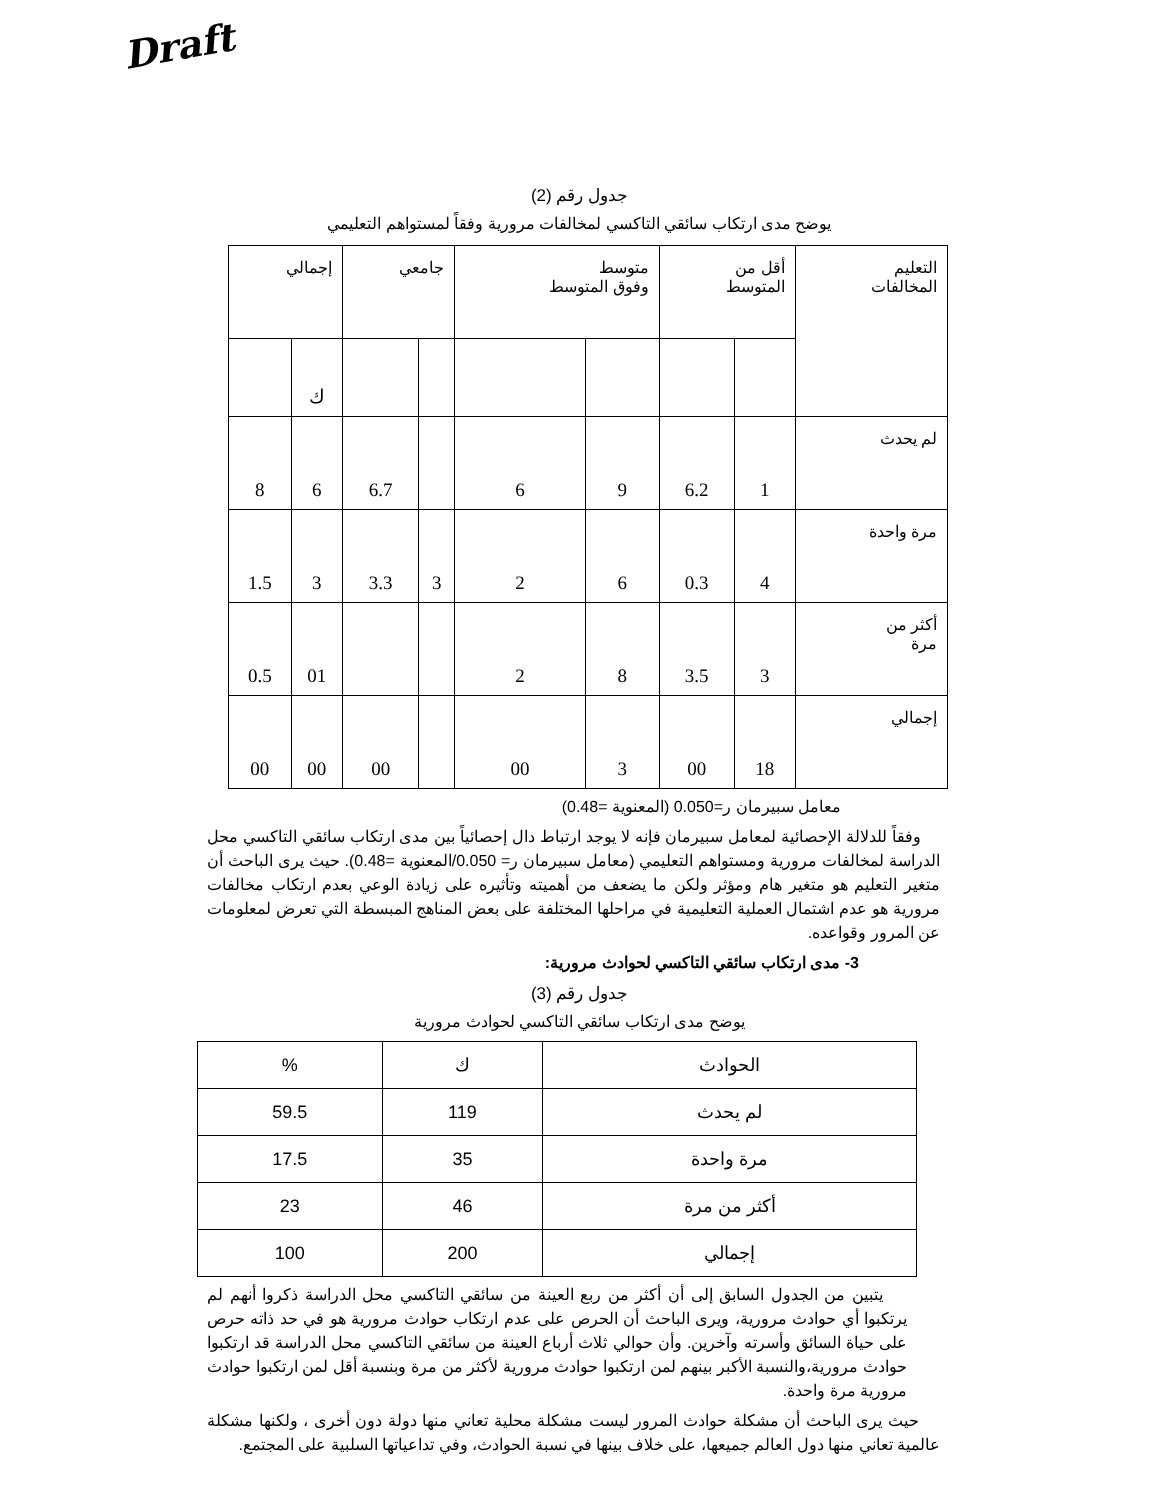Draft
جدول رقم (2)
يوضح مدى ارتكاب سائقي التاكسي لمخالفات مرورية وفقاً لمستواهم التعليمي
| التعليم المخالفات | أقل من المتوسط | | متوسط وفوق المتوسط | | جامعي | | إجمالي | |
| | | | | | | | ك | |
| لم يحدث | 1 | 6.2 | 9 | 6 | | 6.7 | 6 | 8 |
| مرة واحدة | 4 | 0.3 | 6 | 2 | 3 | 3.3 | 3 | 1.5 |
| أكثر من مرة | 3 | 3.5 | 8 | 2 | | | 01 | 0.5 |
| إجمالي | 18 | 00 | 3 | 00 | | 00 | 00 | 00 |
معامل سبيرمان ر=0.050 (المعنوية =0.48)
وفقاً للدلالة الإحصائية لمعامل سبيرمان فإنه لا يوجد ارتباط دال إحصائياً بين مدى ارتكاب سائقي التاكسي محل الدراسة لمخالفات مرورية ومستواهم التعليمي (معامل سبيرمان ر= 0.050/المعنوية =0.48). حيث يرى الباحث أن متغير التعليم هو متغير هام ومؤثر ولكن ما يضعف من أهميته وتأثيره على زيادة الوعي بعدم ارتكاب مخالفات مرورية هو عدم اشتمال العملية التعليمية في مراحلها المختلفة على بعض المناهج المبسطة التي تعرض لمعلومات عن المرور وقواعده.
3- مدى ارتكاب سائقي التاكسي لحوادث مرورية:
جدول رقم (3)
يوضح مدى ارتكاب سائقي التاكسي لحوادث مرورية
| الحوادث | ك | % |
| لم يحدث | 119 | 59.5 |
| مرة واحدة | 35 | 17.5 |
| أكثر من مرة | 46 | 23 |
| إجمالي | 200 | 100 |
يتبين من الجدول السابق إلى أن أكثر من ربع العينة من سائقي التاكسي محل الدراسة ذكروا أنهم لم يرتكبوا أي حوادث مرورية، ويرى الباحث أن الحرص على عدم ارتكاب حوادث مرورية هو في حد ذاته حرص على حياة السائق وأسرته وآخرين. وأن حوالي ثلاث أرباع العينة من سائقي التاكسي محل الدراسة قد ارتكبوا حوادث مرورية،والنسبة الأكبر بينهم لمن ارتكبوا حوادث مرورية لأكثر من مرة وبنسبة أقل لمن ارتكبوا حوادث مرورية مرة واحدة.
حيث يرى الباحث أن مشكلة حوادث المرور ليست مشكلة محلية تعاني منها دولة دون أخرى ، ولكنها مشكلة عالمية تعاني منها دول العالم جميعها، على خلاف بينها في نسبة الحوادث، وفي تداعياتها السلبية على المجتمع.